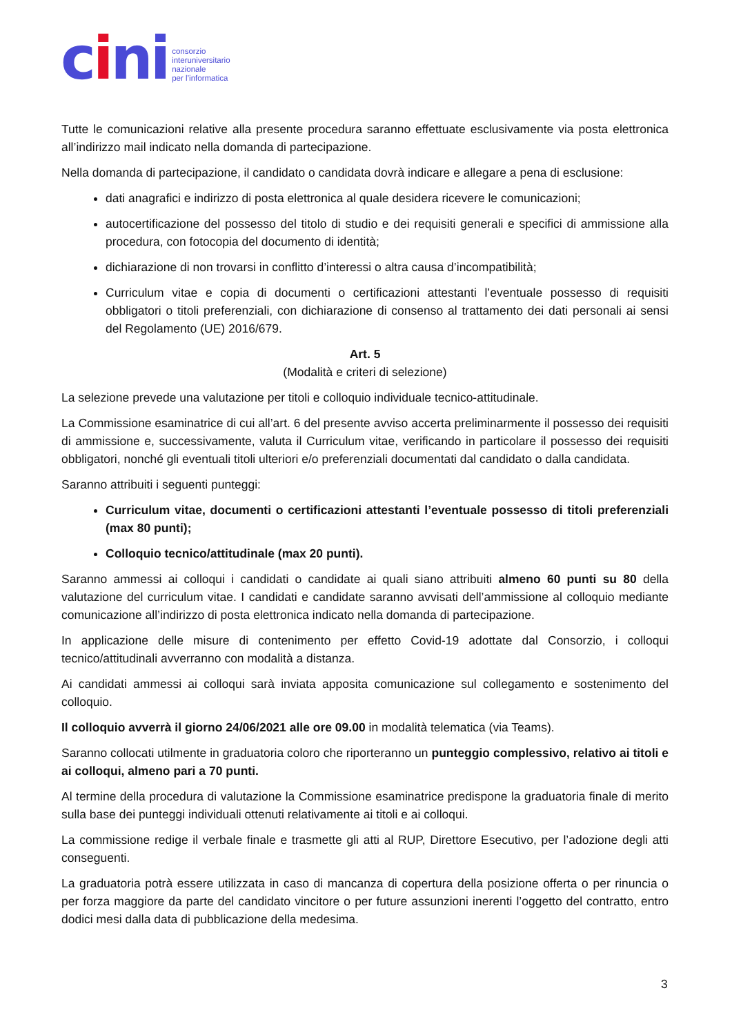cini
consorzio
interuniversitario
nazionale
per l’informatica
Tutte le comunicazioni relative alla presente procedura saranno effettuate esclusivamente via posta elettronica all’indirizzo mail indicato nella domanda di partecipazione.
Nella domanda di partecipazione, il candidato o candidata dovrà indicare e allegare a pena di esclusione:
dati anagrafici e indirizzo di posta elettronica al quale desidera ricevere le comunicazioni;
autocertificazione del possesso del titolo di studio e dei requisiti generali e specifici di ammissione alla procedura, con fotocopia del documento di identità;
dichiarazione di non trovarsi in conflitto d’interessi o altra causa d’incompatibilità;
Curriculum vitae e copia di documenti o certificazioni attestanti l’eventuale possesso di requisiti obbligatori o titoli preferenziali, con dichiarazione di consenso al trattamento dei dati personali ai sensi del Regolamento (UE) 2016/679.
Art. 5
(Modalità e criteri di selezione)
La selezione prevede una valutazione per titoli e colloquio individuale tecnico-attitudinale.
La Commissione esaminatrice di cui all’art. 6 del presente avviso accerta preliminarmente il possesso dei requisiti di ammissione e, successivamente, valuta il Curriculum vitae, verificando in particolare il possesso dei requisiti obbligatori, nonché gli eventuali titoli ulteriori e/o preferenziali documentati dal candidato o dalla candidata.
Saranno attribuiti i seguenti punteggi:
Curriculum vitae, documenti o certificazioni attestanti l’eventuale possesso di titoli preferenziali (max 80 punti);
Colloquio tecnico/attitudinale (max 20 punti).
Saranno ammessi ai colloqui i candidati o candidate ai quali siano attribuiti almeno 60 punti su 80 della valutazione del curriculum vitae. I candidati e candidate saranno avvisati dell’ammissione al colloquio mediante comunicazione all’indirizzo di posta elettronica indicato nella domanda di partecipazione.
In applicazione delle misure di contenimento per effetto Covid-19 adottate dal Consorzio, i colloqui tecnico/attitudinali avverranno con modalità a distanza.
Ai candidati ammessi ai colloqui sarà inviata apposita comunicazione sul collegamento e sostenimento del colloquio.
Il colloquio avverrà il giorno 24/06/2021 alle ore 09.00 in modalità telematica (via Teams).
Saranno collocati utilmente in graduatoria coloro che riporteranno un punteggio complessivo, relativo ai titoli e ai colloqui, almeno pari a 70 punti.
Al termine della procedura di valutazione la Commissione esaminatrice predispone la graduatoria finale di merito sulla base dei punteggi individuali ottenuti relativamente ai titoli e ai colloqui.
La commissione redige il verbale finale e trasmette gli atti al RUP, Direttore Esecutivo, per l’adozione degli atti conseguenti.
La graduatoria potrà essere utilizzata in caso di mancanza di copertura della posizione offerta o per rinuncia o per forza maggiore da parte del candidato vincitore o per future assunzioni inerenti l’oggetto del contratto, entro dodici mesi dalla data di pubblicazione della medesima.
3